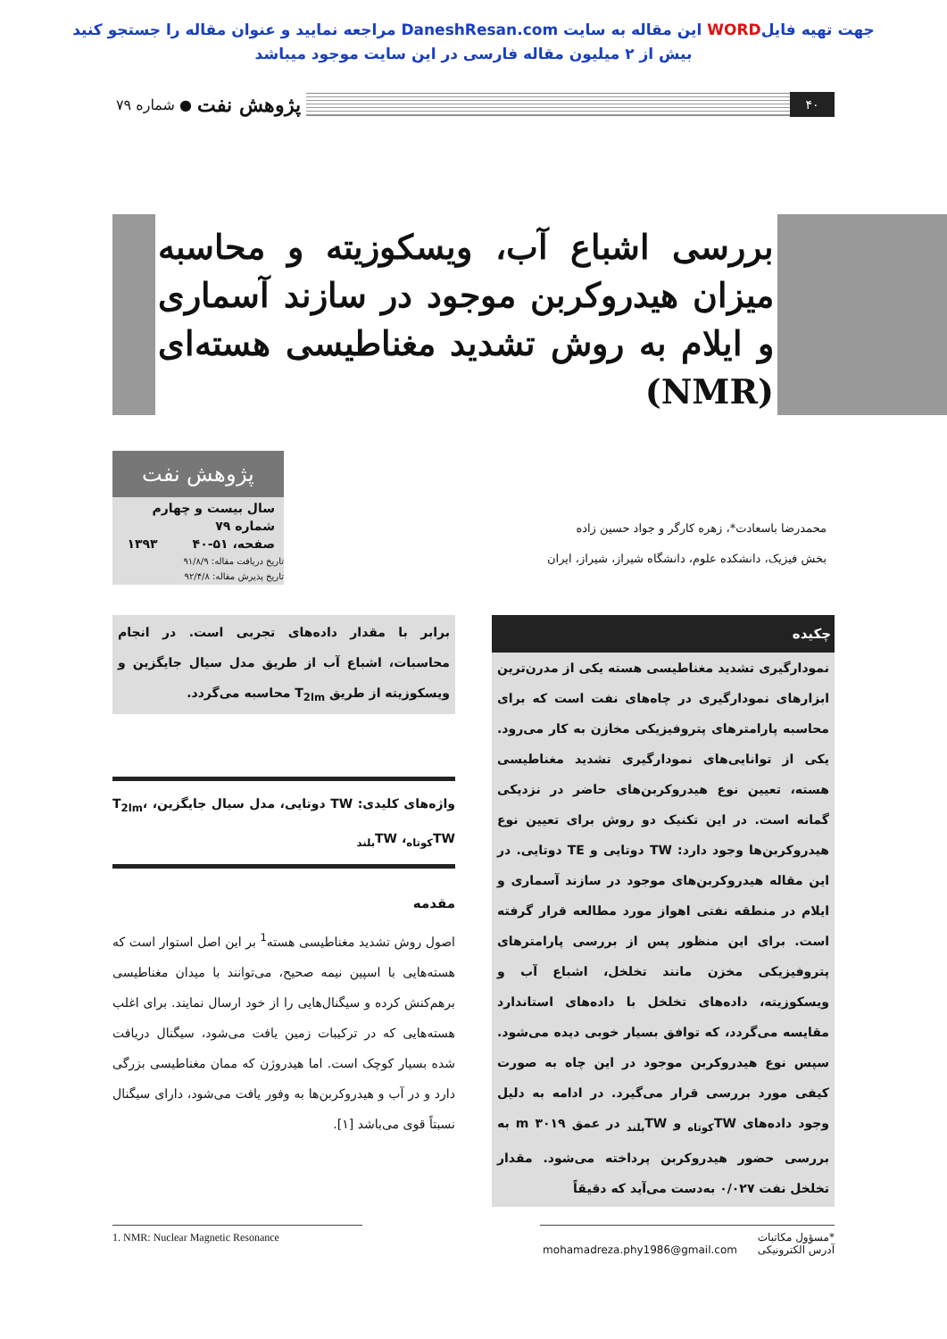جهت تهیه فایلWORD این مقاله به سایت DaneshResan.com مراجعه نمایید و عنوان مقاله را جستجو کنید
بیش از ۲ میلیون مقاله فارسی در این سایت موجود میباشد
۴۰
پژوهش نفت ● شماره ۷۹
بررسی اشباع آب، ویسکوزیته و محاسبه میزان هیدروکربن موجود در سازند آسماری و ایلام به روش تشدید مغناطیسی هسته‌ای (NMR)
محمدرضا باسعادت*، زهره کارگر و جواد حسین زاده
بخش فیزیک، دانشکده علوم، دانشگاه شیراز، شیراز، ایران
پژوهش نفت
سال بیست و چهارم
شماره ۷۹
صفحه، ۵۱-۴۰ ۱۳۹۳
تاریخ دریافت مقاله: ۹۱/۸/۹
تاریخ پذیرش مقاله: ۹۲/۴/۸
چکیده
نمودارگیری تشدید مغناطیسی هسته یکی از مدرن‌ترین ابزارهای نمودارگیری در چاه‌های نفت است که برای محاسبه پارامترهای پتروفیزیکی مخازن به کار می‌رود. یکی از توانایی‌های نمودارگیری تشدید مغناطیسی هسته، تعیین نوع هیدروکربن‌های حاضر در نزدیکی گمانه است. در این تکنیک دو روش برای تعیین نوع هیدروکربن‌ها وجود دارد: TW دوتایی و TE دوتایی. در این مقاله هیدروکربن‌های موجود در سازند آسماری و ایلام در منطقه نفتی اهواز مورد مطالعه قرار گرفته است. برای این منظور پس از بررسی پارامترهای پتروفیزیکی مخزن مانند تخلخل، اشباع آب و ویسکوزیته، داده‌های تخلخل با داده‌های استاندارد مقایسه می‌گردد، که توافق بسیار خوبی دیده می‌شود. سپس نوع هیدروکربن موجود در این چاه به صورت کیفی مورد بررسی قرار می‌گیرد. در ادامه به دلیل وجود داده‌های TW<sub>کوتاه</sub> و TW<sub>بلند</sub> در عمق m ۳۰۱۹ به بررسی حضور هیدروکربن پرداخته می‌شود. مقدار تخلخل نفت ۰/۰۲۷ به‌دست می‌آید که دقیقاً
برابر با مقدار داده‌های تجربی است. در انجام محاسبات، اشباع آب از طریق مدل سیال جایگزین و ویسکوزیته از طریق T<sub>2lm</sub> محاسبه می‌گردد.
واژه‌های کلیدی: TW دوتایی، مدل سیال جایگزین، T<sub>2lm</sub>، TW<sub>کوتاه</sub>، TW<sub>بلند</sub>
مقدمه
اصول روش تشدید مغناطیسی هسته<sup>1</sup> بر این اصل استوار است که هسته‌هایی با اسپین نیمه صحیح، می‌توانند با میدان مغناطیسی برهم‌کنش کرده و سیگنال‌هایی را از خود ارسال نمایند. برای اغلب هسته‌هایی که در ترکیبات زمین یافت می‌شود، سیگنال دریافت شده بسیار کوچک است. اما هیدروژن که ممان مغناطیسی بزرگی دارد و در آب و هیدروکربن‌ها به وفور یافت می‌شود، دارای سیگنال نسبتاً قوی می‌باشد [۱].
*مسؤول مکاتبات
آدرس الکترونیکی mohamadreza.phy1986@gmail.com
1. NMR: Nuclear Magnetic Resonance